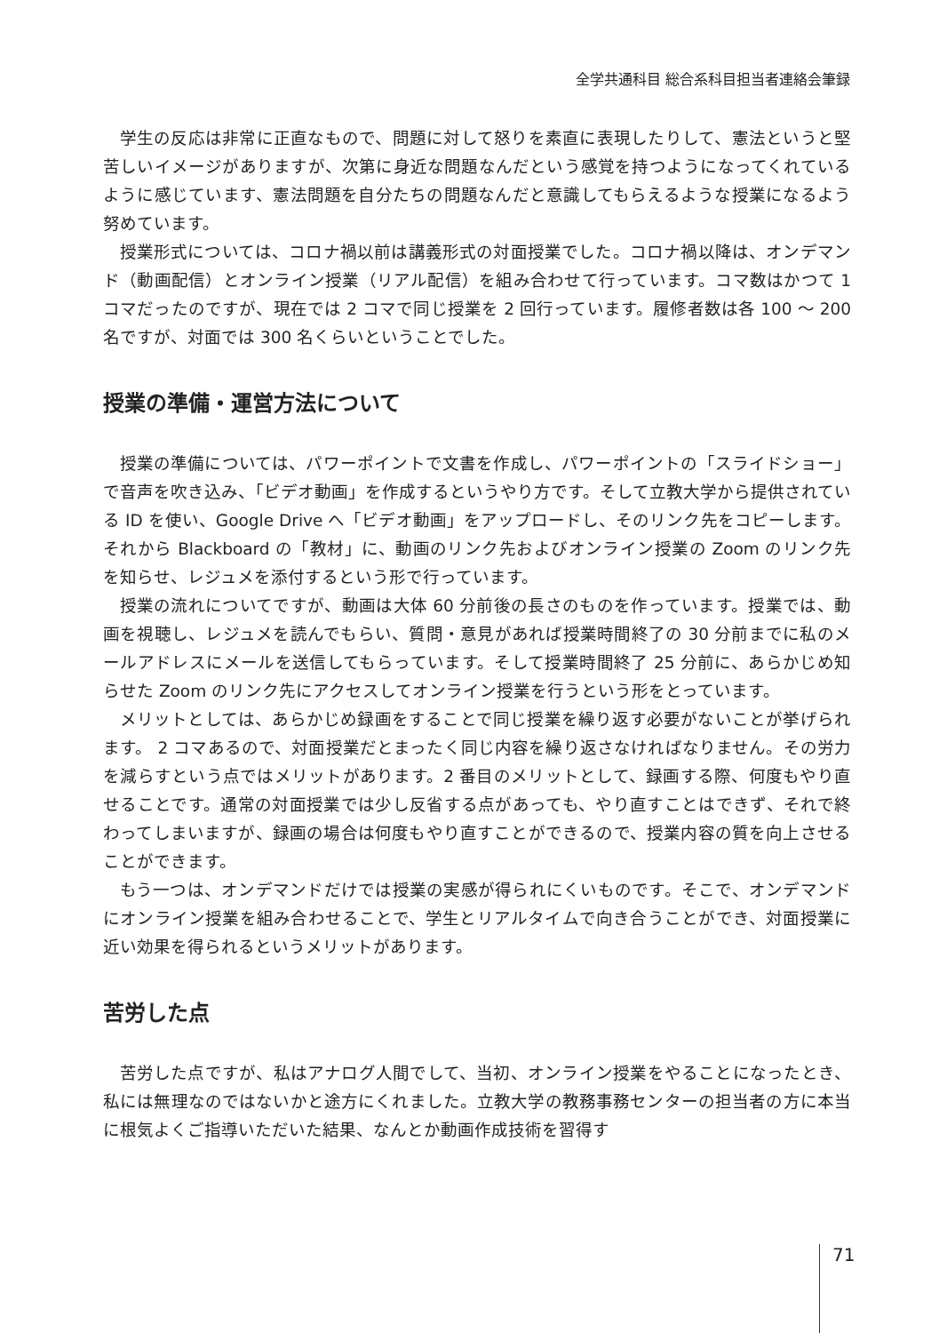全学共通科目 総合系科目担当者連絡会筆録
学生の反応は非常に正直なもので、問題に対して怒りを素直に表現したりして、憲法というと堅苦しいイメージがありますが、次第に身近な問題なんだという感覚を持つようになってくれているように感じています、憲法問題を自分たちの問題なんだと意識してもらえるような授業になるよう努めています。
授業形式については、コロナ禍以前は講義形式の対面授業でした。コロナ禍以降は、オンデマンド（動画配信）とオンライン授業（リアル配信）を組み合わせて行っています。コマ数はかつて 1 コマだったのですが、現在では 2 コマで同じ授業を 2 回行っています。履修者数は各 100 ～ 200 名ですが、対面では 300 名くらいということでした。
授業の準備・運営方法について
授業の準備については、パワーポイントで文書を作成し、パワーポイントの「スライドショー」で音声を吹き込み、「ビデオ動画」を作成するというやり方です。そして立教大学から提供されている ID を使い、Google Drive へ「ビデオ動画」をアップロードし、そのリンク先をコピーします。それから Blackboard の「教材」に、動画のリンク先およびオンライン授業の Zoom のリンク先を知らせ、レジュメを添付するという形で行っています。
授業の流れについてですが、動画は大体 60 分前後の長さのものを作っています。授業では、動画を視聴し、レジュメを読んでもらい、質問・意見があれば授業時間終了の 30 分前までに私のメールアドレスにメールを送信してもらっています。そして授業時間終了 25 分前に、あらかじめ知らせた Zoom のリンク先にアクセスしてオンライン授業を行うという形をとっています。
メリットとしては、あらかじめ録画をすることで同じ授業を繰り返す必要がないことが挙げられます。 2 コマあるので、対面授業だとまったく同じ内容を繰り返さなければなりません。その労力を減らすという点ではメリットがあります。2 番目のメリットとして、録画する際、何度もやり直せることです。通常の対面授業では少し反省する点があっても、やり直すことはできず、それで終わってしまいますが、録画の場合は何度もやり直すことができるので、授業内容の質を向上させることができます。
もう一つは、オンデマンドだけでは授業の実感が得られにくいものです。そこで、オンデマンドにオンライン授業を組み合わせることで、学生とリアルタイムで向き合うことができ、対面授業に近い効果を得られるというメリットがあります。
苦労した点
苦労した点ですが、私はアナログ人間でして、当初、オンライン授業をやることになったとき、私には無理なのではないかと途方にくれました。立教大学の教務事務センターの担当者の方に本当に根気よくご指導いただいた結果、なんとか動画作成技術を習得す
71